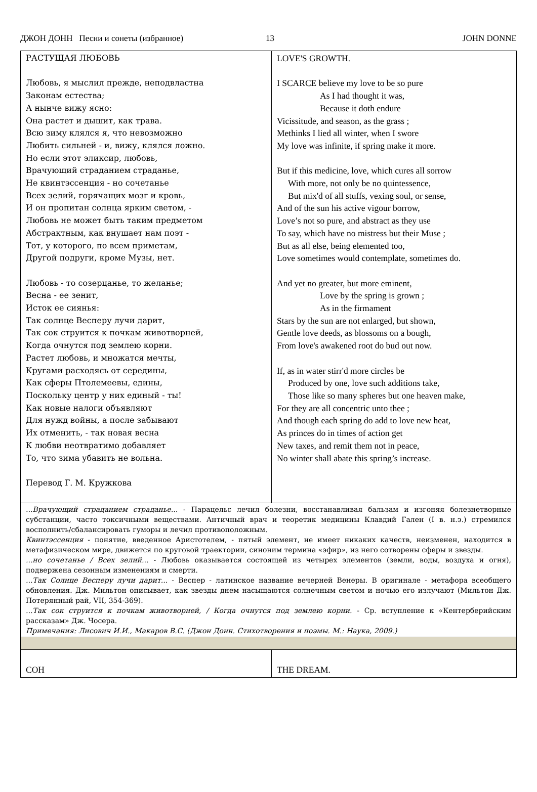ДЖОН ДОНН Песни и сонеты (избранное) 13 JOHN DONNE
| РАСТУЩАЯ ЛЮБОВЬ Любовь, я мыслил прежде, неподвластна Законам естества; А нынче вижу ясно: Она растет и дышит, как трава. Всю зиму клялся я, что невозможно Любить сильней - и, вижу, клялся ложно. Но если этот эликсир, любовь, Врачующий страданием страданье, Не квинтэссенция - но сочетанье Всех зелий, горячащих мозг и кровь, И он пропитан солнца ярким светом, - Любовь не может быть таким предметом Абстрактным, как внушает нам поэт - Тот, у которого, по всем приметам, Другой подруги, кроме Музы, нет. Любовь - то созерцанье, то желанье; Весна - ее зенит, Исток ее сиянья: Так солнце Весперу лучи дарит, Так сок струится к почкам животворней, Когда очнутся под землею корни. Растет любовь, и множатся мечты, Кругами расходясь от середины, Как сферы Птолемеевы, едины, Поскольку центр у них единый - ты! Как новые налоги объявляют Для нужд войны, а после забывают Их отменить, - так новая весна К любви неотвратимо добавляет То, что зима убавить не вольна. Перевод Г. М. Кружкова | LOVE'S GROWTH. I SCARCE believe my love to be so pure As I had thought it was, Because it doth endure Vicissitude, and season, as the grass ; Methinks I lied all winter, when I swore My love was infinite, if spring make it more. But if this medicine, love, which cures all sorrow With more, not only be no quintessence, But mix'd of all stuffs, vexing soul, or sense, And of the sun his active vigour borrow, Love’s not so pure, and abstract as they use To say, which have no mistress but their Muse ; But as all else, being elemented too, Love sometimes would contemplate, sometimes do. And yet no greater, but more eminent, Love by the spring is grown ; As in the firmament Stars by the sun are not enlarged, but shown, Gentle love deeds, as blossoms on a bough, From love's awakened root do bud out now. If, as in water stirr'd more circles be Produced by one, love such additions take, Those like so many spheres but one heaven make, For they are all concentric unto thee ; And though each spring do add to love new heat, As princes do in times of action get New taxes, and remit them not in peace, No winter shall abate this spring’s increase. |
| ...Врачующий страданием страданье... - Парацельс лечил болезни, восстанавливая бальзам и изгоняя болезнетворные субстанции, часто токсичными веществами. Античный врач и теоретик медицины Клавдий Гален (I в. н.э.) стремился восполнить/сбалансировать гуморы и лечил противоположным. Квинтэссенция - понятие, введенное Аристотелем, - пятый элемент, не имеет никаких качеств, неизменен, находится в метафизическом мире, движется по круговой траектории, синоним термина «эфир», из него сотворены сферы и звезды. ...но сочетанье / Всех зелий... - Любовь оказывается состоящей из четырех элементов (земли, воды, воздуха и огня), подвержена сезонным изменениям и смерти. ...Так Солнце Весперу лучи дарит... - Веспер - латинское название вечерней Венеры. В оригинале - метафора всеобщего обновления. Дж. Мильтон описывает, как звезды днем насыщаются солнечным светом и ночью его излучают (Мильтон Дж. Потерянный рай, VII, 354-369). ...Так сок струится к почкам животворней, / Когда очнутся под землею корни. - Ср. вступление к «Кентерберийским рассказам» Дж. Чосера. Примечания: Лисович И.И., Макаров В.С. (Джон Донн. Стихотворения и поэмы. М.: Наука, 2009.) | |
| СОН | THE DREAM. |